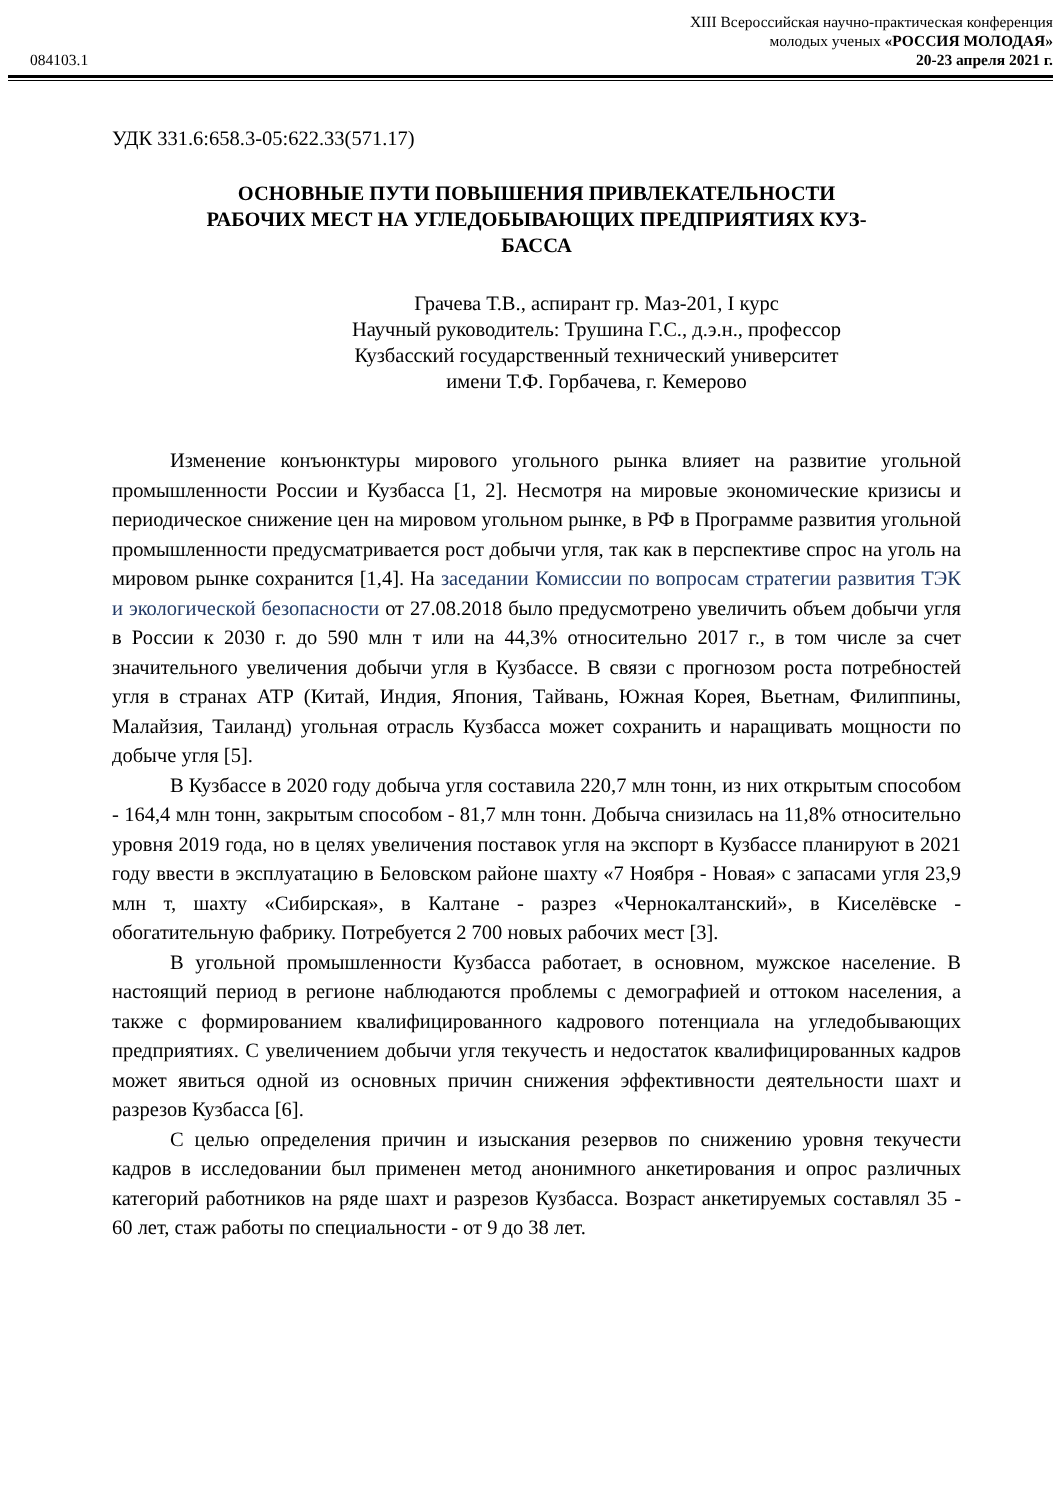XIII Всероссийская научно-практическая конференция
молодых ученых «РОССИЯ МОЛОДАЯ»
084103.1 20-23 апреля 2021 г.
УДК 331.6:658.3-05:622.33(571.17)
ОСНОВНЫЕ ПУТИ ПОВЫШЕНИЯ ПРИВЛЕКАТЕЛЬНОСТИ
РАБОЧИХ МЕСТ НА УГЛЕДОБЫВАЮЩИХ ПРЕДПРИЯТИЯХ КУЗ-
БАССА
Грачева Т.В., аспирант гр. Маз-201, I курс
Научный руководитель: Трушина Г.С., д.э.н., профессор
Кузбасский государственный технический университет
имени Т.Ф. Горбачева, г. Кемерово
Изменение конъюнктуры мирового угольного рынка влияет на развитие угольной промышленности России и Кузбасса [1, 2]. Несмотря на мировые экономические кризисы и периодическое снижение цен на мировом угольном рынке, в РФ в Программе развития угольной промышленности предусматривается рост добычи угля, так как в перспективе спрос на уголь на мировом рынке сохранится [1,4]. На заседании Комиссии по вопросам стратегии развития ТЭК и экологической безопасности от 27.08.2018 было предусмотрено увеличить объем добычи угля в России к 2030 г. до 590 млн т или на 44,3% относительно 2017 г., в том числе за счет значительного увеличения добычи угля в Кузбассе. В связи с прогнозом роста потребностей угля в странах АТР (Китай, Индия, Япония, Тайвань, Южная Корея, Вьетнам, Филиппины, Малайзия, Таиланд) угольная отрасль Кузбасса может сохранить и наращивать мощности по добыче угля [5].
В Кузбассе в 2020 году добыча угля составила 220,7 млн тонн, из них открытым способом - 164,4 млн тонн, закрытым способом - 81,7 млн тонн. Добыча снизилась на 11,8% относительно уровня 2019 года, но в целях увеличения поставок угля на экспорт в Кузбассе планируют в 2021 году ввести в эксплуатацию в Беловском районе шахту «7 Ноября - Новая» с запасами угля 23,9 млн т, шахту «Сибирская», в Калтане - разрез «Чернокалтанский», в Киселёвске - обогатительную фабрику. Потребуется 2 700 новых рабочих мест [3].
В угольной промышленности Кузбасса работает, в основном, мужское население. В настоящий период в регионе наблюдаются проблемы с демографией и оттоком населения, а также с формированием квалифицированного кадрового потенциала на угледобывающих предприятиях. С увеличением добычи угля текучесть и недостаток квалифицированных кадров может явиться одной из основных причин снижения эффективности деятельности шахт и разрезов Кузбасса [6].
С целью определения причин и изыскания резервов по снижению уровня текучести кадров в исследовании был применен метод анонимного анкетирования и опрос различных категорий работников на ряде шахт и разрезов Кузбасса. Возраст анкетируемых составлял 35 - 60 лет, стаж работы по специальности - от 9 до 38 лет.